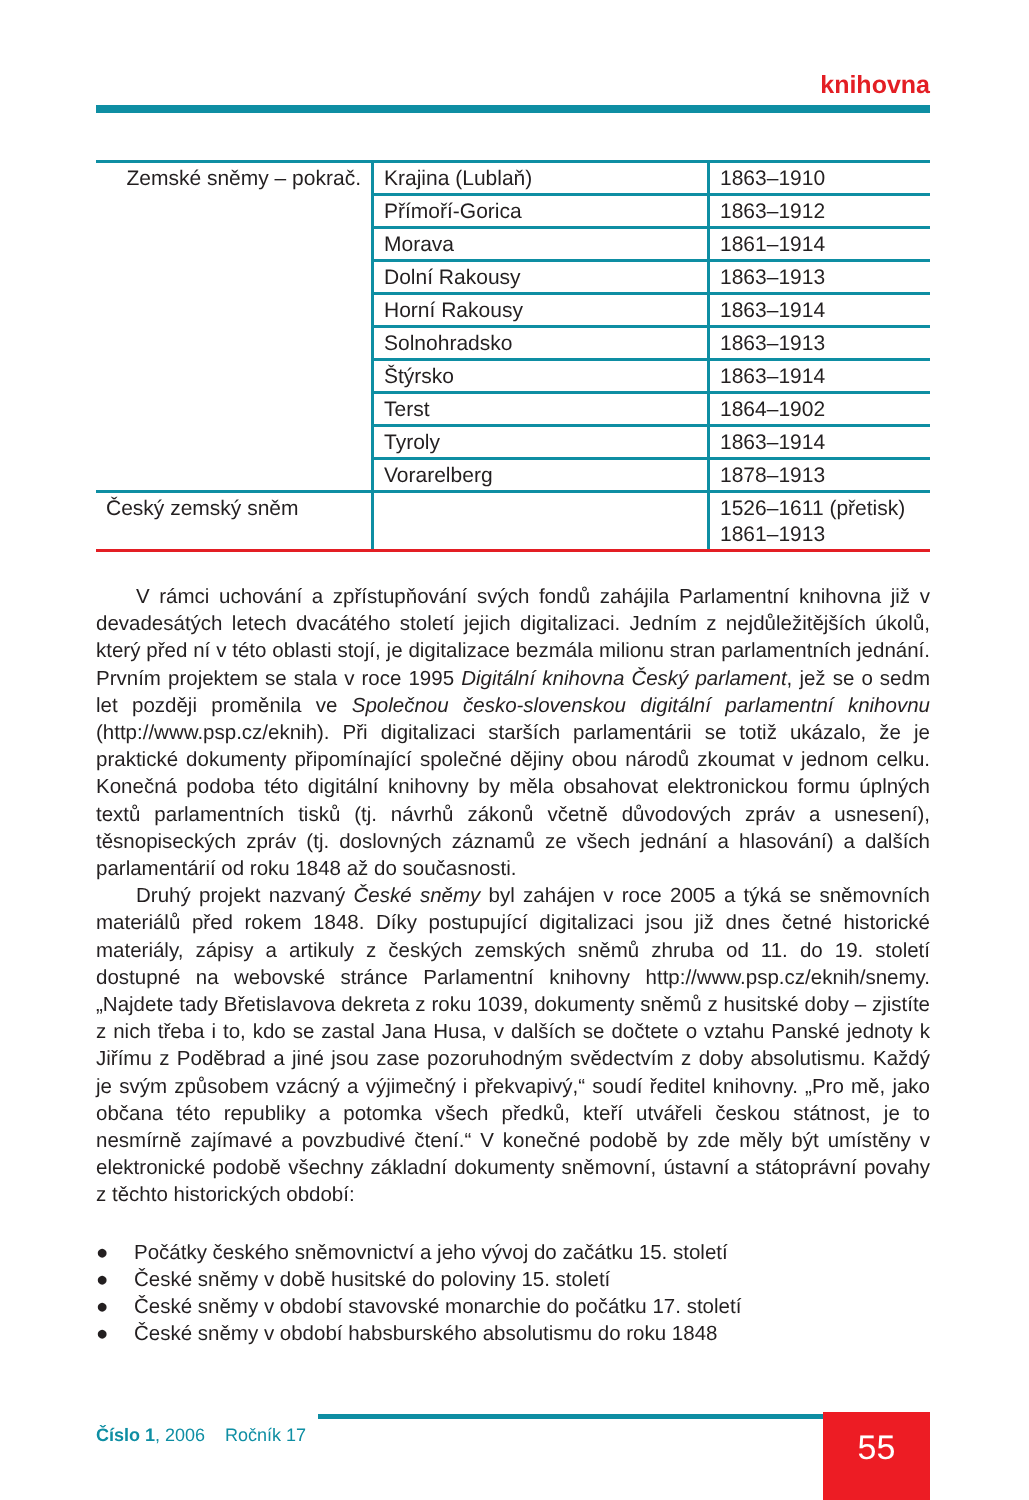knihovna
| Zemské sněmy – pokrač. | Krajina (Lublaň) | 1863–1910 |
| | Přímoří-Gorica | 1863–1912 |
| | Morava | 1861–1914 |
| | Dolní Rakousy | 1863–1913 |
| | Horní Rakousy | 1863–1914 |
| | Solnohradsko | 1863–1913 |
| | Štýrsko | 1863–1914 |
| | Terst | 1864–1902 |
| | Tyroly | 1863–1914 |
| | Vorarelberg | 1878–1913 |
| Český zemský sněm | | 1526–1611 (přetisk) 1861–1913 |
V rámci uchování a zpřístupňování svých fondů zahájila Parlamentní knihovna již v devadesátých letech dvacátého století jejich digitalizaci. Jedním z nejdůležitějších úkolů, který před ní v této oblasti stojí, je digitalizace bezmála milionu stran parlamentních jednání. Prvním projektem se stala v roce 1995 Digitální knihovna Český parlament, jež se o sedm let později proměnila ve Společnou česko-slovenskou digitální parlamentní knihovnu (http://www.psp.cz/eknih). Při digitalizaci starších parlamentárii se totiž ukázalo, že je praktické dokumenty připomínající společné dějiny obou národů zkoumat v jednom celku. Konečná podoba této digitální knihovny by měla obsahovat elektronickou formu úplných textů parlamentních tisků (tj. návrhů zákonů včetně důvodových zpráv a usnesení), těsnopiseckých zpráv (tj. doslovných záznamů ze všech jednání a hlasování) a dalších parlamentárií od roku 1848 až do současnosti.
Druhý projekt nazvaný České sněmy byl zahájen v roce 2005 a týká se sněmovních materiálů před rokem 1848. Díky postupující digitalizaci jsou již dnes četné historické materiály, zápisy a artikuly z českých zemských sněmů zhruba od 11. do 19. století dostupné na webovské stránce Parlamentní knihovny http://www.psp.cz/eknih/snemy. „Najdete tady Břetislavova dekreta z roku 1039, dokumenty sněmů z husitské doby – zjistíte z nich třeba i to, kdo se zastal Jana Husa, v dalších se dočtete o vztahu Panské jednoty k Jiřímu z Poděbrad a jiné jsou zase pozoruhodným svědectvím z doby absolutismu. Každý je svým způsobem vzácný a výjimečný i překvapivý,“ soudí ředitel knihovny. „Pro mě, jako občana této republiky a potomka všech předků, kteří utvářeli českou státnost, je to nesmírně zajímavé a povzbudivé čtení.“ V konečné podobě by zde měly být umístěny v elektronické podobě všechny základní dokumenty sněmovní, ústavní a státoprávní povahy z těchto historických období:
● Počátky českého sněmovnictví a jeho vývoj do začátku 15. století
● České sněmy v době husitské do poloviny 15. století
● České sněmy v období stavovské monarchie do počátku 17. století
● České sněmy v období habsburského absolutismu do roku 1848
Číslo 1, 2006 Ročník 17 55